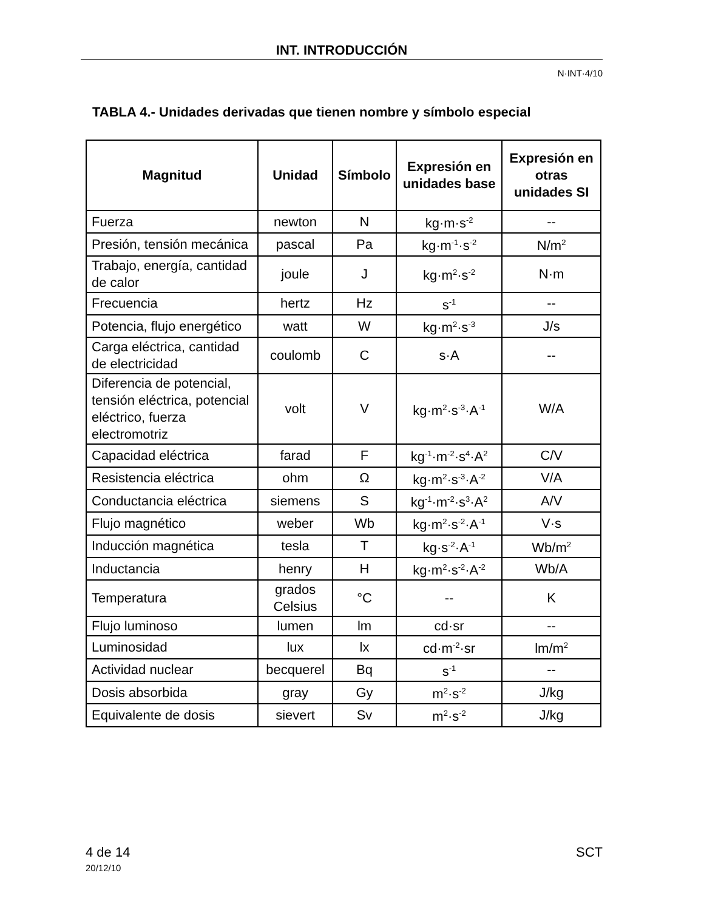INT. INTRODUCCIÓN
N·INT·4/10
TABLA 4.- Unidades derivadas que tienen nombre y símbolo especial
| Magnitud | Unidad | Símbolo | Expresión en unidades base | Expresión en otras unidades SI |
| --- | --- | --- | --- | --- |
| Fuerza | newton | N | kg·m·s<sup>-2</sup> | -- |
| Presión, tensión mecánica | pascal | Pa | kg·m<sup>-1</sup>·s<sup>-2</sup> | N/m<sup>2</sup> |
| Trabajo, energía, cantidad de calor | joule | J | kg·m<sup>2</sup>·s<sup>-2</sup> | N·m |
| Frecuencia | hertz | Hz | s<sup>-1</sup> | -- |
| Potencia, flujo energético | watt | W | kg·m<sup>2</sup>·s<sup>-3</sup> | J/s |
| Carga eléctrica, cantidad de electricidad | coulomb | C | s·A | -- |
| Diferencia de potencial, tensión eléctrica, potencial eléctrico, fuerza electromotriz | volt | V | kg·m<sup>2</sup>·s<sup>-3</sup>·A<sup>-1</sup> | W/A |
| Capacidad eléctrica | farad | F | kg<sup>-1</sup>·m<sup>-2</sup>·s<sup>4</sup>·A<sup>2</sup> | C/V |
| Resistencia eléctrica | ohm | Ω | kg·m<sup>2</sup>·s<sup>-3</sup>·A<sup>-2</sup> | V/A |
| Conductancia eléctrica | siemens | S | kg<sup>-1</sup>·m<sup>-2</sup>·s<sup>3</sup>·A<sup>2</sup> | A/V |
| Flujo magnético | weber | Wb | kg·m<sup>2</sup>·s<sup>-2</sup>·A<sup>-1</sup> | V·s |
| Inducción magnética | tesla | T | kg·s<sup>-2</sup>·A<sup>-1</sup> | Wb/m<sup>2</sup> |
| Inductancia | henry | H | kg·m<sup>2</sup>·s<sup>-2</sup>·A<sup>-2</sup> | Wb/A |
| Temperatura | grados Celsius | °C | -- | K |
| Flujo luminoso | lumen | lm | cd·sr | -- |
| Luminosidad | lux | lx | cd·m<sup>-2</sup>·sr | lm/m<sup>2</sup> |
| Actividad nuclear | becquerel | Bq | s<sup>-1</sup> | -- |
| Dosis absorbida | gray | Gy | m<sup>2</sup>·s<sup>-2</sup> | J/kg |
| Equivalente de dosis | sievert | Sv | m<sup>2</sup>·s<sup>-2</sup> | J/kg |
4 de 14
20/12/10
SCT